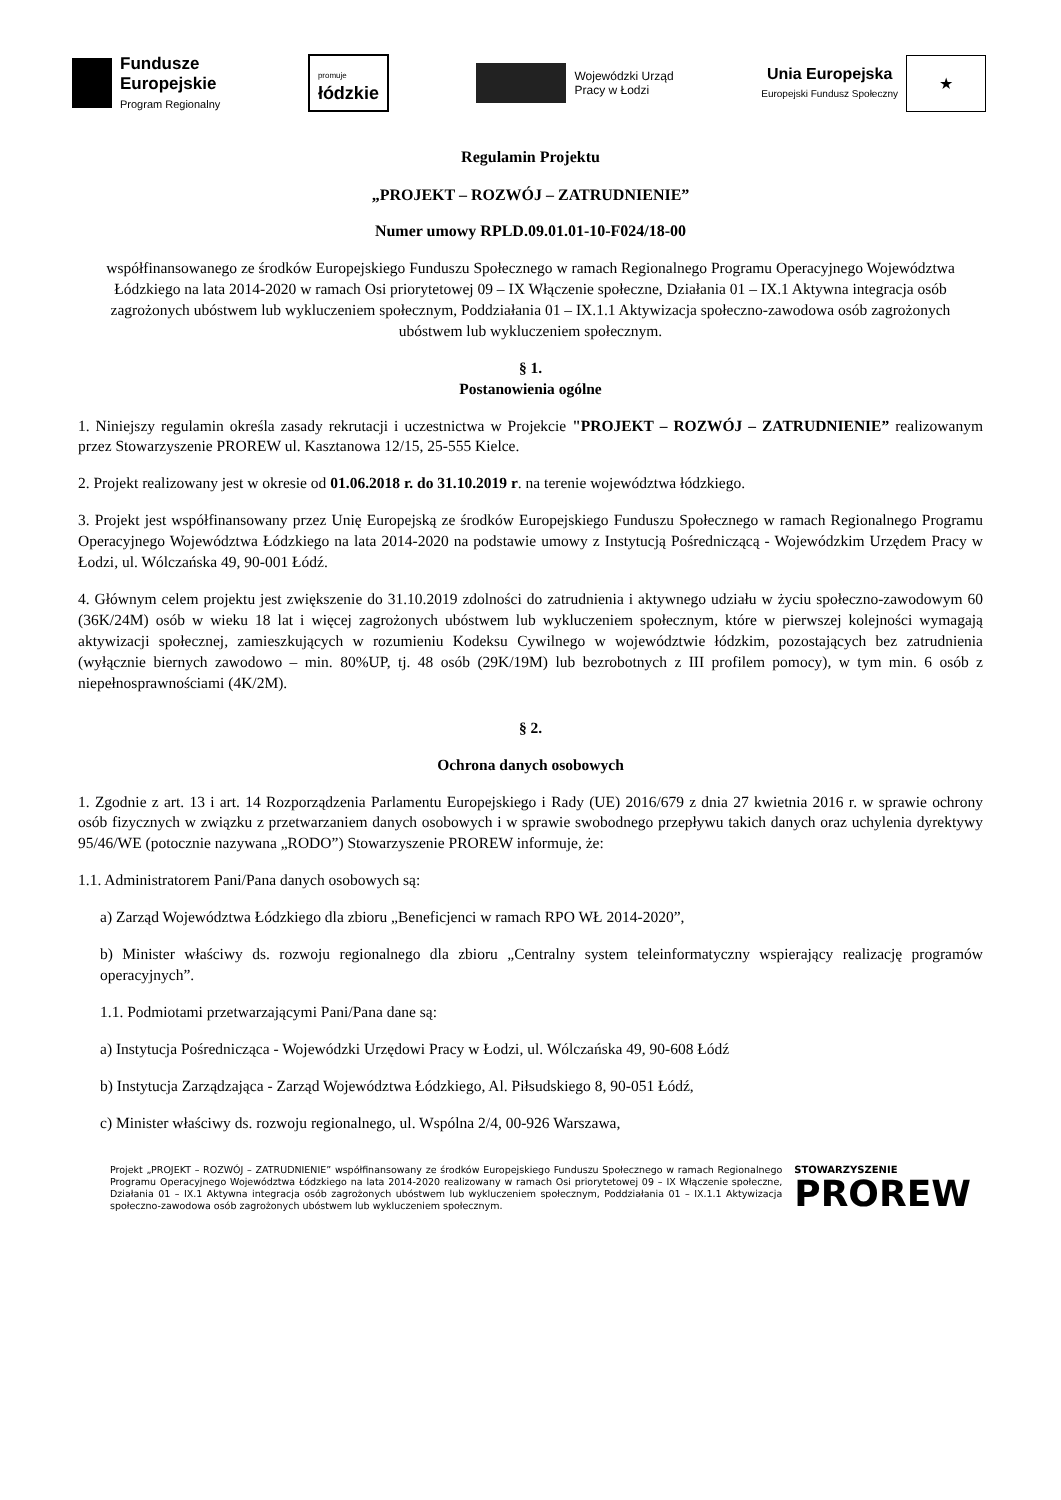Fundusze
Europejskie
Program Regionalny
promuje
łódzkie
Wojewódzki Urząd
Pracy w Łodzi
Unia Europejska
Europejski Fundusz Społeczny
★
Regulamin Projektu
„PROJEKT – ROZWÓJ – ZATRUDNIENIE”
Numer umowy RPLD.09.01.01-10-F024/18-00
współfinansowanego ze środków Europejskiego Funduszu Społecznego w ramach Regionalnego Programu Operacyjnego Województwa Łódzkiego na lata 2014-2020 w ramach Osi priorytetowej 09 – IX Włączenie społeczne, Działania 01 – IX.1 Aktywna integracja osób zagrożonych ubóstwem lub wykluczeniem społecznym, Poddziałania 01 – IX.1.1 Aktywizacja społeczno-zawodowa osób zagrożonych ubóstwem lub wykluczeniem społecznym.
§ 1.
Postanowienia ogólne
1. Niniejszy regulamin określa zasady rekrutacji i uczestnictwa w Projekcie "PROJEKT – ROZWÓJ – ZATRUDNIENIE” realizowanym przez Stowarzyszenie PROREW ul. Kasztanowa 12/15, 25-555 Kielce.
2. Projekt realizowany jest w okresie od 01.06.2018 r. do 31.10.2019 r. na terenie województwa łódzkiego.
3. Projekt jest współfinansowany przez Unię Europejską ze środków Europejskiego Funduszu Społecznego w ramach Regionalnego Programu Operacyjnego Województwa Łódzkiego na lata 2014-2020 na podstawie umowy z Instytucją Pośredniczącą - Wojewódzkim Urzędem Pracy w Łodzi, ul. Wólczańska 49, 90-001 Łódź.
4. Głównym celem projektu jest zwiększenie do 31.10.2019 zdolności do zatrudnienia i aktywnego udziału w życiu społeczno-zawodowym 60 (36K/24M) osób w wieku 18 lat i więcej zagrożonych ubóstwem lub wykluczeniem społecznym, które w pierwszej kolejności wymagają aktywizacji społecznej, zamieszkujących w rozumieniu Kodeksu Cywilnego w województwie łódzkim, pozostających bez zatrudnienia (wyłącznie biernych zawodowo – min. 80%UP, tj. 48 osób (29K/19M) lub bezrobotnych z III profilem pomocy), w tym min. 6 osób z niepełnosprawnościami (4K/2M).
§ 2.
Ochrona danych osobowych
1. Zgodnie z art. 13 i art. 14 Rozporządzenia Parlamentu Europejskiego i Rady (UE) 2016/679 z dnia 27 kwietnia 2016 r. w sprawie ochrony osób fizycznych w związku z przetwarzaniem danych osobowych i w sprawie swobodnego przepływu takich danych oraz uchylenia dyrektywy 95/46/WE (potocznie nazywana „RODO”) Stowarzyszenie PROREW informuje, że:
1.1. Administratorem Pani/Pana danych osobowych są:
a) Zarząd Województwa Łódzkiego dla zbioru „Beneficjenci w ramach RPO WŁ 2014-2020”,
b) Minister właściwy ds. rozwoju regionalnego dla zbioru „Centralny system teleinformatyczny wspierający realizację programów operacyjnych”.
1.1. Podmiotami przetwarzającymi Pani/Pana dane są:
a) Instytucja Pośrednicząca - Wojewódzki Urzędowi Pracy w Łodzi, ul. Wólczańska 49, 90-608 Łódź
b) Instytucja Zarządzająca - Zarząd Województwa Łódzkiego, Al. Piłsudskiego 8, 90-051 Łódź,
c) Minister właściwy ds. rozwoju regionalnego, ul. Wspólna 2/4, 00-926 Warszawa,
Projekt „PROJEKT – ROZWÓJ – ZATRUDNIENIE” współfinansowany ze środków Europejskiego Funduszu Społecznego w ramach Regionalnego Programu Operacyjnego Województwa Łódzkiego na lata 2014-2020 realizowany w ramach Osi priorytetowej 09 – IX Włączenie społeczne, Działania 01 – IX.1 Aktywna integracja osób zagrożonych ubóstwem lub wykluczeniem społecznym, Poddziałania 01 – IX.1.1 Aktywizacja społeczno-zawodowa osób zagrożonych ubóstwem lub wykluczeniem społecznym.
STOWARZYSZENIE
PROREW